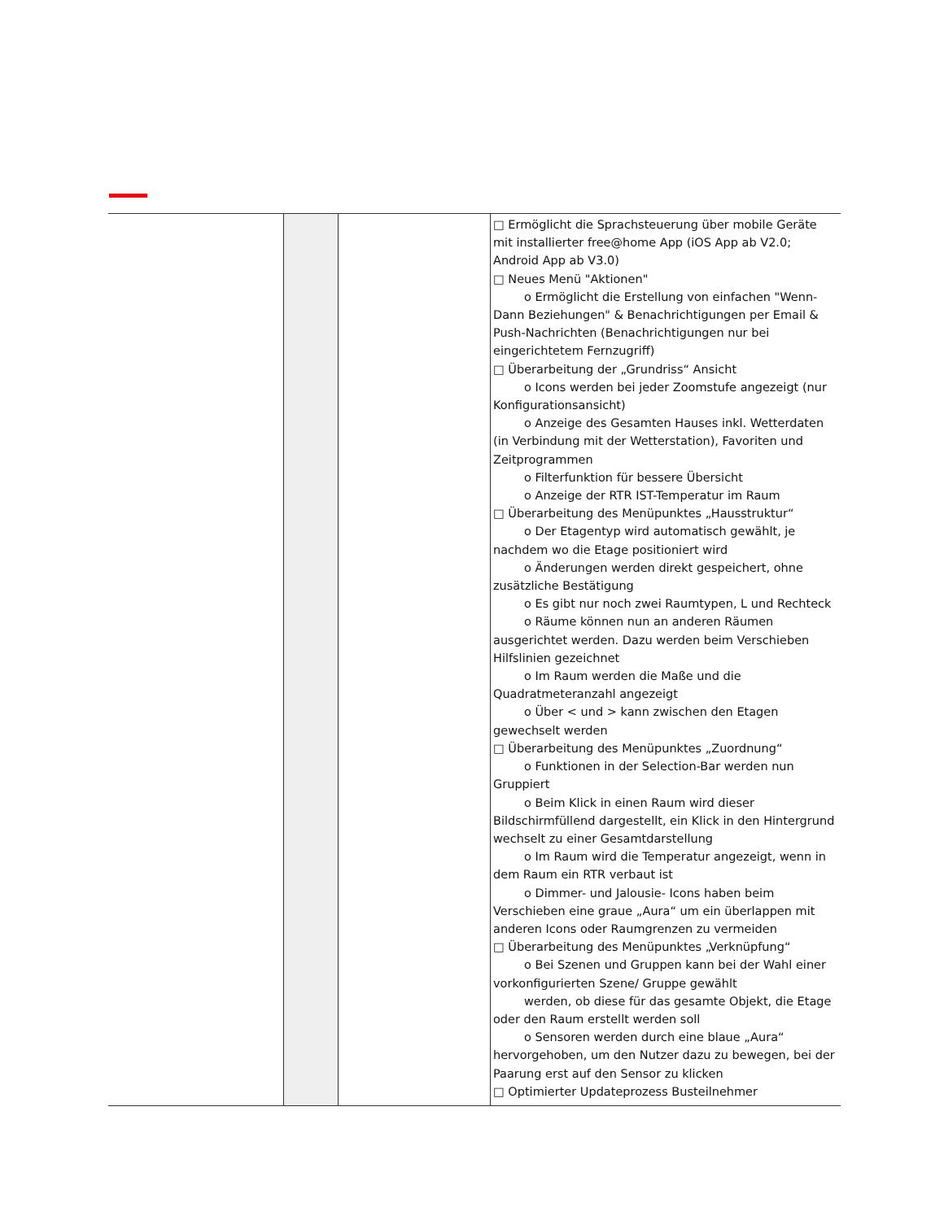| | | | □ Ermöglicht die Sprachsteuerung über mobile Geräte mit installierter free@home App (iOS App ab V2.0; Android App ab V3.0) □ Neues Menü "Aktionen" o Ermöglicht die Erstellung von einfachen "Wenn- Dann Beziehungen" & Benachrichtigungen per Email & Push-Nachrichten (Benachrichtigungen nur bei eingerichtetem Fernzugriff) □ Überarbeitung der „Grundriss“ Ansicht o Icons werden bei jeder Zoomstufe angezeigt (nur Konfigurationsansicht) o Anzeige des Gesamten Hauses inkl. Wetterdaten (in Verbindung mit der Wetterstation), Favoriten und Zeitprogrammen o Filterfunktion für bessere Übersicht o Anzeige der RTR IST-Temperatur im Raum □ Überarbeitung des Menüpunktes „Hausstruktur“ o Der Etagentyp wird automatisch gewählt, je nachdem wo die Etage positioniert wird o Änderungen werden direkt gespeichert, ohne zusätzliche Bestätigung o Es gibt nur noch zwei Raumtypen, L und Rechteck o Räume können nun an anderen Räumen ausgerichtet werden. Dazu werden beim Verschieben Hilfslinien gezeichnet o Im Raum werden die Maße und die Quadratmeteranzahl angezeigt o Über < und > kann zwischen den Etagen gewechselt werden □ Überarbeitung des Menüpunktes „Zuordnung“ o Funktionen in der Selection-Bar werden nun Gruppiert o Beim Klick in einen Raum wird dieser Bildschirmfüllend dargestellt, ein Klick in den Hintergrund wechselt zu einer Gesamtdarstellung o Im Raum wird die Temperatur angezeigt, wenn in dem Raum ein RTR verbaut ist o Dimmer- und Jalousie- Icons haben beim Verschieben eine graue „Aura“ um ein überlappen mit anderen Icons oder Raumgrenzen zu vermeiden □ Überarbeitung des Menüpunktes „Verknüpfung“ o Bei Szenen und Gruppen kann bei der Wahl einer vorkonfigurierten Szene/ Gruppe gewählt werden, ob diese für das gesamte Objekt, die Etage oder den Raum erstellt werden soll o Sensoren werden durch eine blaue „Aura“ hervorgehoben, um den Nutzer dazu zu bewegen, bei der Paarung erst auf den Sensor zu klicken □ Optimierter Updateprozess Busteilnehmer |